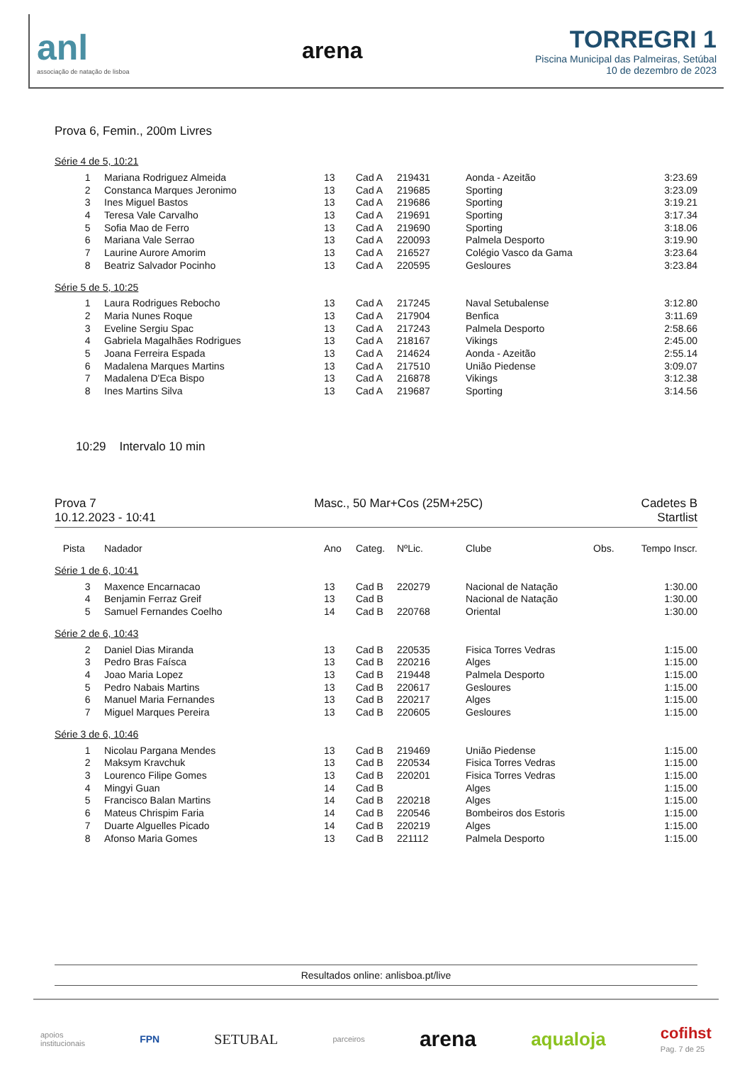anl
associação de natação de lisboa
arena
TORREGRI 1
Piscina Municipal das Palmeiras, Setúbal
10 de dezembro de 2023
Prova 6, Femin., 200m Livres
Série 4 de 5, 10:21
| 1 | Mariana Rodriguez Almeida | 13 | Cad A | 219431 | Aonda - Azeitão | 3:23.69 |
| 2 | Constanca Marques Jeronimo | 13 | Cad A | 219685 | Sporting | 3:23.09 |
| 3 | Ines Miguel Bastos | 13 | Cad A | 219686 | Sporting | 3:19.21 |
| 4 | Teresa Vale Carvalho | 13 | Cad A | 219691 | Sporting | 3:17.34 |
| 5 | Sofia Mao de Ferro | 13 | Cad A | 219690 | Sporting | 3:18.06 |
| 6 | Mariana Vale Serrao | 13 | Cad A | 220093 | Palmela Desporto | 3:19.90 |
| 7 | Laurine Aurore Amorim | 13 | Cad A | 216527 | Colégio Vasco da Gama | 3:23.64 |
| 8 | Beatriz Salvador Pocinho | 13 | Cad A | 220595 | Gesloures | 3:23.84 |
Série 5 de 5, 10:25
| 1 | Laura Rodrigues Rebocho | 13 | Cad A | 217245 | Naval Setubalense | 3:12.80 |
| 2 | Maria Nunes Roque | 13 | Cad A | 217904 | Benfica | 3:11.69 |
| 3 | Eveline Sergiu Spac | 13 | Cad A | 217243 | Palmela Desporto | 2:58.66 |
| 4 | Gabriela Magalhães Rodrigues | 13 | Cad A | 218167 | Vikings | 2:45.00 |
| 5 | Joana Ferreira Espada | 13 | Cad A | 214624 | Aonda - Azeitão | 2:55.14 |
| 6 | Madalena Marques Martins | 13 | Cad A | 217510 | União Piedense | 3:09.07 |
| 7 | Madalena D'Eca Bispo | 13 | Cad A | 216878 | Vikings | 3:12.38 |
| 8 | Ines Martins Silva | 13 | Cad A | 219687 | Sporting | 3:14.56 |
10:29 Intervalo 10 min
Prova 7
10.12.2023 - 10:41
Masc., 50 Mar+Cos (25M+25C) Cadetes B
Startlist
| Pista | Nadador | Ano | Categ. | NºLic. | Clube | Obs. | Tempo Inscr. |
| --- | --- | --- | --- | --- | --- | --- | --- |
Série 1 de 6, 10:41
| 3 | Maxence Encarnacao | 13 | Cad B | 220279 | Nacional de Natação | 1:30.00 |
| 4 | Benjamin Ferraz Greif | 13 | Cad B | | Nacional de Natação | 1:30.00 |
| 5 | Samuel Fernandes Coelho | 14 | Cad B | 220768 | Oriental | 1:30.00 |
Série 2 de 6, 10:43
| 2 | Daniel Dias Miranda | 13 | Cad B | 220535 | Fisica Torres Vedras | 1:15.00 |
| 3 | Pedro Bras Faísca | 13 | Cad B | 220216 | Alges | 1:15.00 |
| 4 | Joao Maria Lopez | 13 | Cad B | 219448 | Palmela Desporto | 1:15.00 |
| 5 | Pedro Nabais Martins | 13 | Cad B | 220617 | Gesloures | 1:15.00 |
| 6 | Manuel Maria Fernandes | 13 | Cad B | 220217 | Alges | 1:15.00 |
| 7 | Miguel Marques Pereira | 13 | Cad B | 220605 | Gesloures | 1:15.00 |
Série 3 de 6, 10:46
| 1 | Nicolau Pargana Mendes | 13 | Cad B | 219469 | União Piedense | 1:15.00 |
| 2 | Maksym Kravchuk | 13 | Cad B | 220534 | Fisica Torres Vedras | 1:15.00 |
| 3 | Lourenco Filipe Gomes | 13 | Cad B | 220201 | Fisica Torres Vedras | 1:15.00 |
| 4 | Mingyi Guan | 14 | Cad B | | Alges | 1:15.00 |
| 5 | Francisco Balan Martins | 14 | Cad B | 220218 | Alges | 1:15.00 |
| 6 | Mateus Chrispim Faria | 14 | Cad B | 220546 | Bombeiros dos Estoris | 1:15.00 |
| 7 | Duarte Alguelles Picado | 14 | Cad B | 220219 | Alges | 1:15.00 |
| 8 | Afonso Maria Gomes | 13 | Cad B | 221112 | Palmela Desporto | 1:15.00 |
Resultados online: anlisboa.pt/live
apoios
institucionais
FPN
SETUBAL
parceiros
arena
aqualoja
cofihst
Pag. 7 de 25